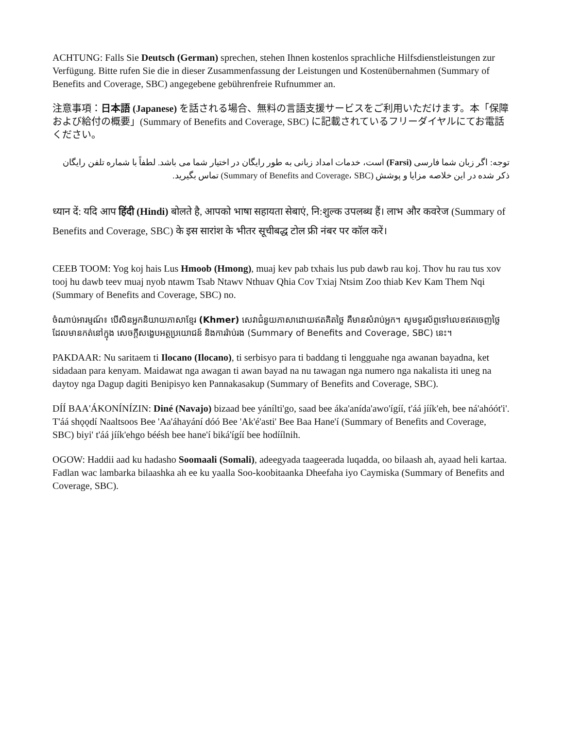ACHTUNG: Falls Sie Deutsch (German) sprechen, stehen Ihnen kostenlos sprachliche Hilfsdienstleistungen zur Verfügung. Bitte rufen Sie die in dieser Zusammenfassung der Leistungen und Kostenübernahmen (Summary of Benefits and Coverage, SBC) angegebene gebührenfreie Rufnummer an.
注意事項：日本語 (Japanese) を話される場合、無料の言語支援サービスをご利用いただけます。本「保障および給付の概要」(Summary of Benefits and Coverage, SBC) に記載されているフリーダイヤルにてお電話ください。
توجه: اگر زبان شما فارسی (Farsi) است، خدمات امداد زبانی به طور رایگان در اختیار شما می باشد. لطفاً با شماره تلفن رایگان ذکر شده در این خلاصه مزایا و پوشش (Summary of Benefits and Coverage، SBC) تماس بگیرید.
ध्यान दें: यदि आप हिंदी (Hindi) बोलते है, आपको भाषा सहायता सेबाएं, नि:शुल्क उपलब्ध हैं। लाभ और कवरेज (Summary of Benefits and Coverage, SBC) के इस सारांश के भीतर सूचीबद्ध टोल फ्री नंबर पर कॉल करें।
CEEB TOOM: Yog koj hais Lus Hmoob (Hmong), muaj kev pab txhais lus pub dawb rau koj. Thov hu rau tus xov tooj hu dawb teev muaj nyob ntawm Tsab Ntawv Nthuav Qhia Cov Txiaj Ntsim Zoo thiab Kev Kam Them Nqi (Summary of Benefits and Coverage, SBC) no.
ចំណាប់អារម្មណ៍៖ បើសិនអ្នកនិយាយភាសាខ្មែរ (Khmer) សេវាជំនួយភាសាដោយឥតគិតថ្លៃ គឺមានសំរាប់អ្នក។ សូមទូរស័ព្ទទៅលេខឥតចេញថ្លៃ ដែលមានកត់នៅក្នុង សេចក្តីសង្ខេបអត្ថប្រយោជន៍ និងការរ៉ាប់រង (Summary of Benefits and Coverage, SBC) នេះ។
PAKDAAR: Nu saritaem ti Ilocano (Ilocano), ti serbisyo para ti baddang ti lengguahe nga awanan bayadna, ket sidadaan para kenyam. Maidawat nga awagan ti awan bayad na nu tawagan nga numero nga nakalista iti uneg na daytoy nga Dagup dagiti Benipisyo ken Pannakasakup (Summary of Benefits and Coverage, SBC).
DÍÍ BAA'ÁKONÍNÍZIN: Diné (Navajo) bizaad bee yánílti'go, saad bee áka'anída'awo'ígíí, t'áá jíík'eh, bee ná'ahóót'i'. T'áá shǫǫdí Naaltsoos Bee 'Aa'áhayání dóó Bee 'Ak'é'asti' Bee Baa Hane'í (Summary of Benefits and Coverage, SBC) biyi' t'áá jíík'ehgo béésh bee hane'í biká'ígíí bee hodíílnih.
OGOW: Haddii aad ku hadasho Soomaali (Somali), adeegyada taageerada luqadda, oo bilaash ah, ayaad heli kartaa. Fadlan wac lambarka bilaashka ah ee ku yaalla Soo-koobitaanka Dheefaha iyo Caymiska (Summary of Benefits and Coverage, SBC).